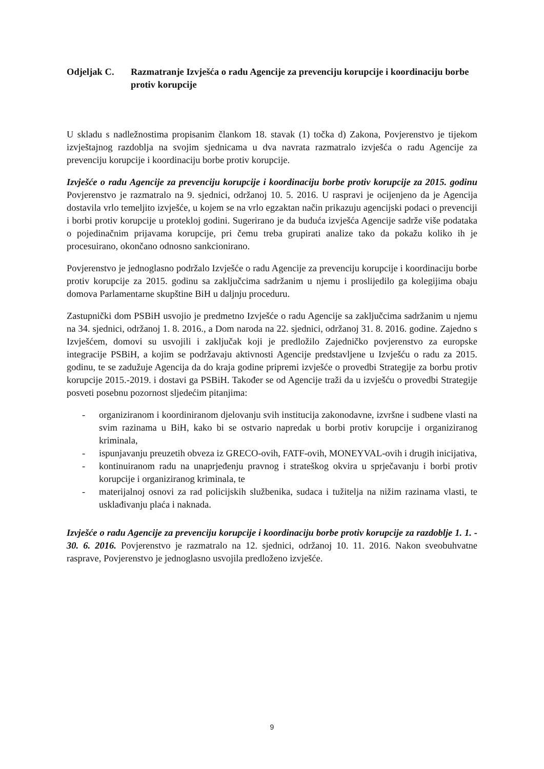Odjeljak C. Razmatranje Izvješća o radu Agencije za prevenciju korupcije i koordinaciju borbe protiv korupcije
U skladu s nadležnostima propisanim člankom 18. stavak (1) točka d) Zakona, Povjerenstvo je tijekom izvještajnog razdoblja na svojim sjednicama u dva navrata razmatralo izvješća o radu Agencije za prevenciju korupcije i koordinaciju borbe protiv korupcije.
Izvješće o radu Agencije za prevenciju korupcije i koordinaciju borbe protiv korupcije za 2015. godinu Povjerenstvo je razmatralo na 9. sjednici, održanoj 10. 5. 2016. U raspravi je ocijenjeno da je Agencija dostavila vrlo temeljito izvješće, u kojem se na vrlo egzaktan način prikazuju agencijski podaci o prevenciji i borbi protiv korupcije u protekloj godini. Sugerirano je da buduća izvješća Agencije sadrže više podataka o pojedinačnim prijavama korupcije, pri čemu treba grupirati analize tako da pokažu koliko ih je procesuirano, okončano odnosno sankcionirano.
Povjerenstvo je jednoglasno podržalo Izvješće o radu Agencije za prevenciju korupcije i koordinaciju borbe protiv korupcije za 2015. godinu sa zaključcima sadržanim u njemu i proslijedilo ga kolegijima obaju domova Parlamentarne skupštine BiH u daljnju proceduru.
Zastupnički dom PSBiH usvojio je predmetno Izvješće o radu Agencije sa zaključcima sadržanim u njemu na 34. sjednici, održanoj 1. 8. 2016., a Dom naroda na 22. sjednici, održanoj 31. 8. 2016. godine. Zajedno s Izvješćem, domovi su usvojili i zaključak koji je predložilo Zajedničko povjerenstvo za europske integracije PSBiH, a kojim se podržavaju aktivnosti Agencije predstavljene u Izvješću o radu za 2015. godinu, te se zadužuje Agencija da do kraja godine pripremi izvješće o provedbi Strategije za borbu protiv korupcije 2015.-2019. i dostavi ga PSBiH. Također se od Agencije traži da u izvješću o provedbi Strategije posveti posebnu pozornost sljedećim pitanjima:
- organiziranom i koordiniranom djelovanju svih institucija zakonodavne, izvršne i sudbene vlasti na svim razinama u BiH, kako bi se ostvario napredak u borbi protiv korupcije i organiziranog kriminala,
- ispunjavanju preuzetih obveza iz GRECO-ovih, FATF-ovih, MONEYVAL-ovih i drugih inicijativa,
- kontinuiranom radu na unaprjeđenju pravnog i strateškog okvira u sprječavanju i borbi protiv korupcije i organiziranog kriminala, te
- materijalnoj osnovi za rad policijskih službenika, sudaca i tužitelja na nižim razinama vlasti, te usklađivanju plaća i naknada.
Izvješće o radu Agencije za prevenciju korupcije i koordinaciju borbe protiv korupcije za razdoblje 1. 1. - 30. 6. 2016. Povjerenstvo je razmatralo na 12. sjednici, održanoj 10. 11. 2016. Nakon sveobuhvatne rasprave, Povjerenstvo je jednoglasno usvojila predloženo izvješće.
9